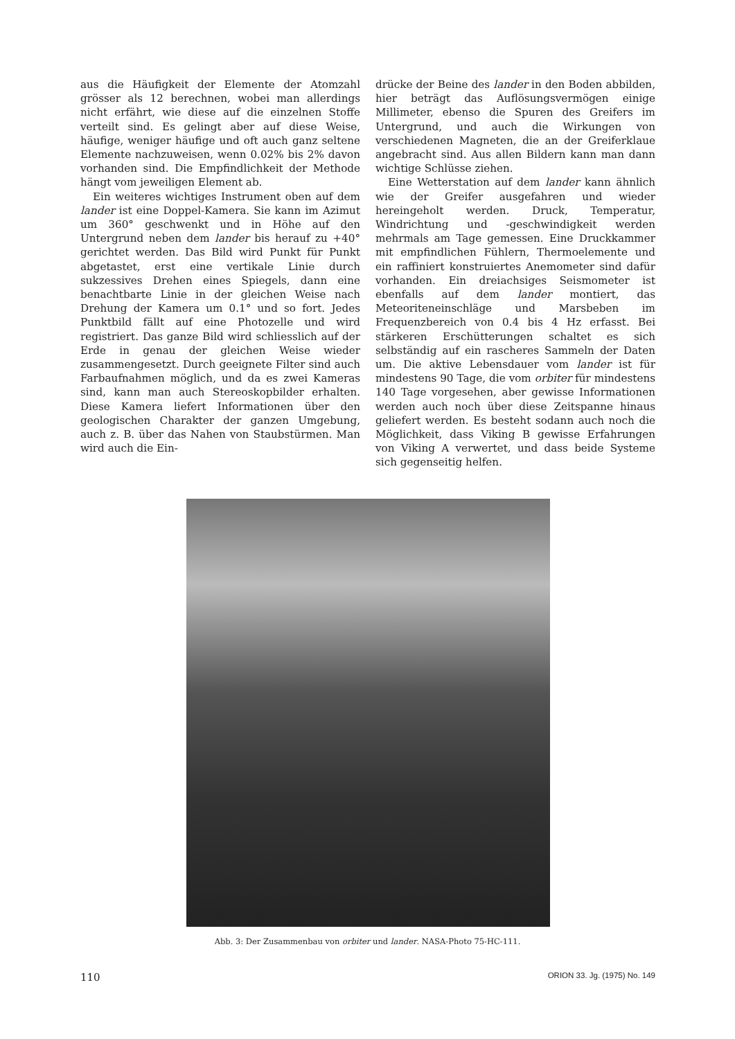aus die Häufigkeit der Elemente der Atomzahl grösser als 12 berechnen, wobei man allerdings nicht erfährt, wie diese auf die einzelnen Stoffe verteilt sind. Es gelingt aber auf diese Weise, häufige, weniger häufige und oft auch ganz seltene Elemente nachzuweisen, wenn 0.02% bis 2% davon vorhanden sind. Die Empfindlichkeit der Methode hängt vom jeweiligen Element ab.
Ein weiteres wichtiges Instrument oben auf dem lander ist eine Doppel-Kamera. Sie kann im Azimut um 360° geschwenkt und in Höhe auf den Untergrund neben dem lander bis herauf zu +40° gerichtet werden. Das Bild wird Punkt für Punkt abgetastet, erst eine vertikale Linie durch sukzessives Drehen eines Spiegels, dann eine benachtbarte Linie in der gleichen Weise nach Drehung der Kamera um 0.1° und so fort. Jedes Punktbild fällt auf eine Photozelle und wird registriert. Das ganze Bild wird schliesslich auf der Erde in genau der gleichen Weise wieder zusammengesetzt. Durch geeignete Filter sind auch Farbaufnahmen möglich, und da es zwei Kameras sind, kann man auch Stereoskopbilder erhalten. Diese Kamera liefert Informationen über den geologischen Charakter der ganzen Umgebung, auch z. B. über das Nahen von Staubstürmen. Man wird auch die Ein-
drücke der Beine des lander in den Boden abbilden, hier beträgt das Auflösungsvermögen einige Millimeter, ebenso die Spuren des Greifers im Untergrund, und auch die Wirkungen von verschiedenen Magneten, die an der Greiferklaue angebracht sind. Aus allen Bildern kann man dann wichtige Schlüsse ziehen.
Eine Wetterstation auf dem lander kann ähnlich wie der Greifer ausgefahren und wieder hereingeholt werden. Druck, Temperatur, Windrichtung und -geschwindigkeit werden mehrmals am Tage gemessen. Eine Druckkammer mit empfindlichen Fühlern, Thermoelemente und ein raffiniert konstruiertes Anemometer sind dafür vorhanden. Ein dreiachsiges Seismometer ist ebenfalls auf dem lander montiert, das Meteoriteneinschläge und Marsbeben im Frequenzbereich von 0.4 bis 4 Hz erfasst. Bei stärkeren Erschütterungen schaltet es sich selbständig auf ein rascheres Sammeln der Daten um. Die aktive Lebensdauer vom lander ist für mindestens 90 Tage, die vom orbiter für mindestens 140 Tage vorgesehen, aber gewisse Informationen werden auch noch über diese Zeitspanne hinaus geliefert werden. Es besteht sodann auch noch die Möglichkeit, dass Viking B gewisse Erfahrungen von Viking A verwertet, und dass beide Systeme sich gegenseitig helfen.
Abb. 3: Der Zusammenbau von orbiter und lander. NASA-Photo 75-HC-111.
110 ORION 33. Jg. (1975) No. 149